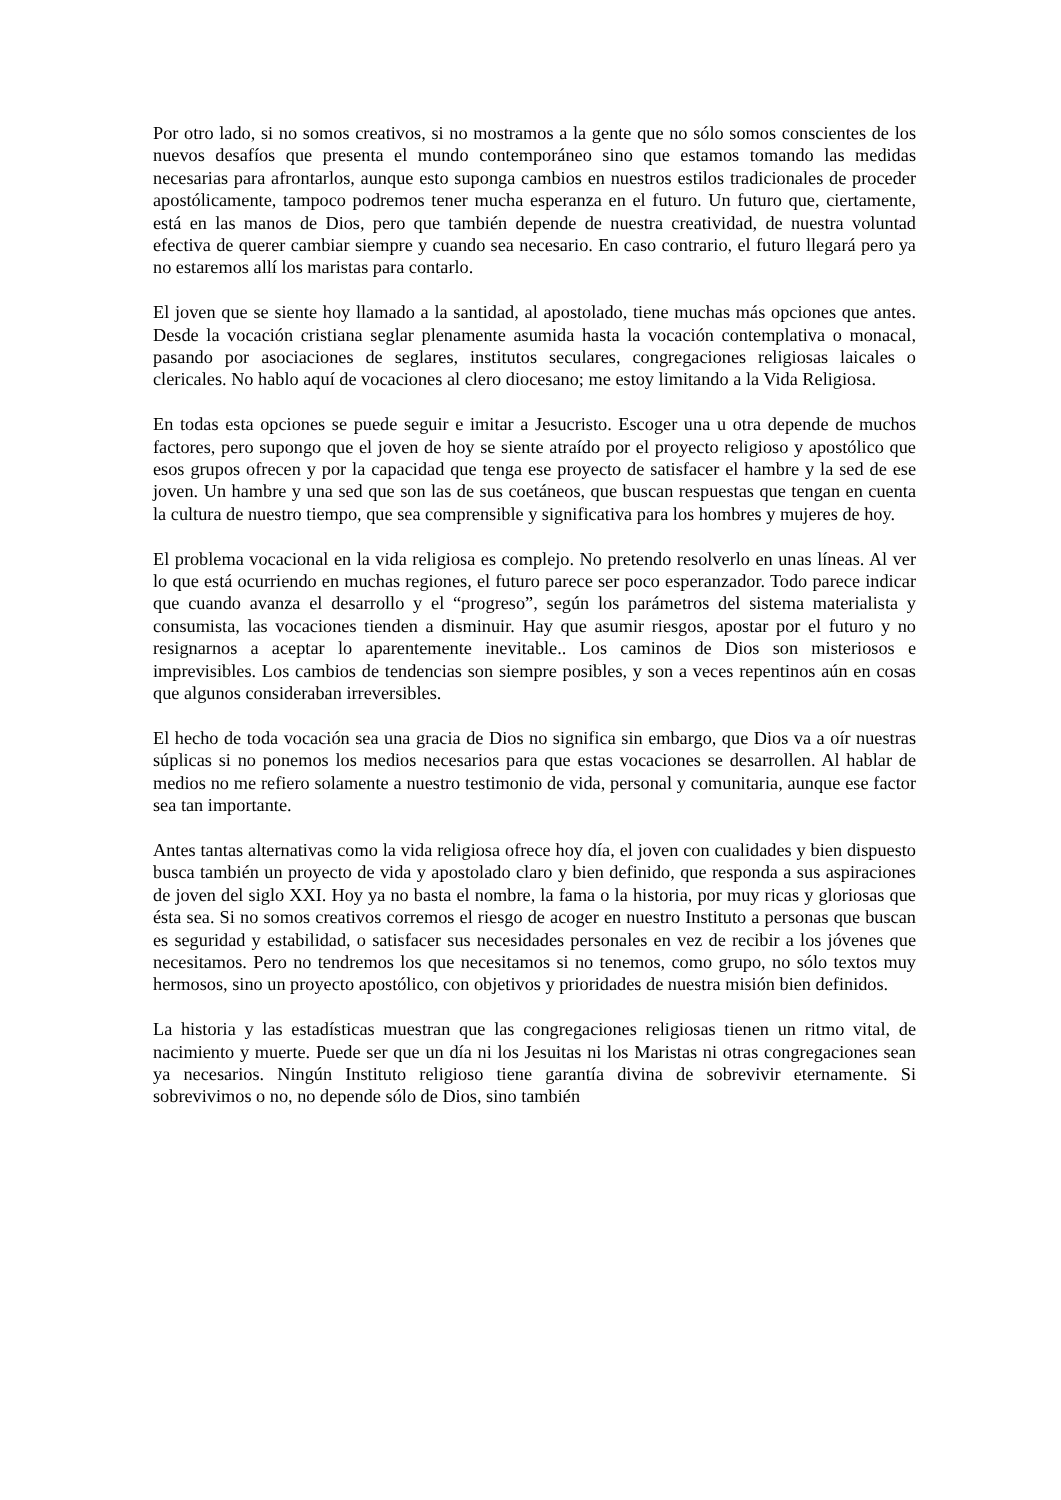Por otro lado, si no somos creativos, si no mostramos a la gente que no sólo somos conscientes de los nuevos desafíos que presenta el mundo contemporáneo sino que estamos tomando las medidas necesarias para afrontarlos, aunque esto suponga cambios en nuestros estilos tradicionales de proceder apostólicamente, tampoco podremos tener mucha esperanza en el futuro. Un futuro que, ciertamente, está en las manos de Dios, pero que también depende de nuestra creatividad, de nuestra voluntad efectiva de querer cambiar siempre y cuando sea necesario. En caso contrario, el futuro llegará pero ya no estaremos allí los maristas para contarlo.
El joven que se siente hoy llamado a la santidad, al apostolado, tiene muchas más opciones que antes. Desde la vocación cristiana seglar plenamente asumida hasta la vocación contemplativa o monacal, pasando por asociaciones de seglares, institutos seculares, congregaciones religiosas laicales o clericales. No hablo aquí de vocaciones al clero diocesano; me estoy limitando a la Vida Religiosa.
En todas esta opciones se puede seguir e imitar a Jesucristo. Escoger una u otra depende de muchos factores, pero supongo que el joven de hoy se siente atraído por el proyecto religioso y apostólico que esos grupos ofrecen y por la capacidad que tenga ese proyecto de satisfacer el hambre y la sed de ese joven. Un hambre y una sed que son las de sus coetáneos, que buscan respuestas que tengan en cuenta la cultura de nuestro tiempo, que sea comprensible y significativa para los hombres y mujeres de hoy.
El problema vocacional en la vida religiosa es complejo. No pretendo resolverlo en unas líneas. Al ver lo que está ocurriendo en muchas regiones, el futuro parece ser poco esperanzador. Todo parece indicar que cuando avanza el desarrollo y el “progreso”, según los parámetros del sistema materialista y consumista, las vocaciones tienden a disminuir. Hay que asumir riesgos, apostar por el futuro y no resignarnos a aceptar lo aparentemente inevitable.. Los caminos de Dios son misteriosos e imprevisibles. Los cambios de tendencias son siempre posibles, y son a veces repentinos aún en cosas que algunos consideraban irreversibles.
El hecho de toda vocación sea una gracia de Dios no significa sin embargo, que Dios va a oír nuestras súplicas si no ponemos los medios necesarios para que estas vocaciones se desarrollen. Al hablar de medios no me refiero solamente a nuestro testimonio de vida, personal y comunitaria, aunque ese factor sea tan importante.
Antes tantas alternativas como la vida religiosa ofrece hoy día, el joven con cualidades y bien dispuesto busca también un proyecto de vida y apostolado claro y bien definido, que responda a sus aspiraciones de joven del siglo XXI. Hoy ya no basta el nombre, la fama o la historia, por muy ricas y gloriosas que ésta sea. Si no somos creativos corremos el riesgo de acoger en nuestro Instituto a personas que buscan es seguridad y estabilidad, o satisfacer sus necesidades personales en vez de recibir a los jóvenes que necesitamos. Pero no tendremos los que necesitamos si no tenemos, como grupo, no sólo textos muy hermosos, sino un proyecto apostólico, con objetivos y prioridades de nuestra misión bien definidos.
La historia y las estadísticas muestran que las congregaciones religiosas tienen un ritmo vital, de nacimiento y muerte. Puede ser que un día ni los Jesuitas ni los Maristas ni otras congregaciones sean ya necesarios. Ningún Instituto religioso tiene garantía divina de sobrevivir eternamente. Si sobrevivimos o no, no depende sólo de Dios, sino también